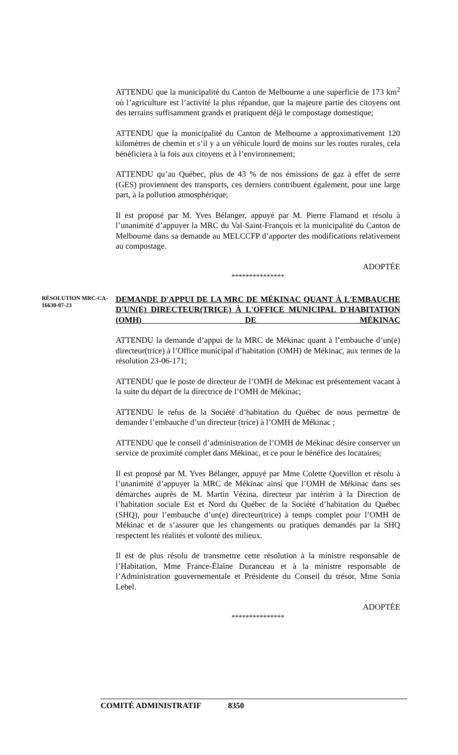ATTENDU que la municipalité du Canton de Melbourne a une superficie de 173 km<sup>2</sup> où l’agriculture est l’activité la plus répandue, que la majeure partie des citoyens ont des terrains suffisamment grands et pratiquent déjà le compostage domestique;
ATTENDU que la municipalité du Canton de Melbourne a approximativement 120 kilomètres de chemin et s’il y a un véhicule lourd de moins sur les routes rurales, cela bénéficiera à la fois aux citoyens et à l’environnement;
ATTENDU qu’au Québec, plus de 43 % de nos émissions de gaz à effet de serre (GES) proviennent des transports, ces derniers contribuent également, pour une large part, à la pollution atmosphérique;
Il est proposé par M. Yves Bélanger, appuyé par M. Pierre Flamand et résolu à l’unanimité d’appuyer la MRC du Val-Saint-François et la municipalité du Canton de Melbourne dans sa demande au MELCCFP d’apporter des modifications relativement au compostage.
ADOPTÉE
***************
RÉSOLUTION MRC-CA- 16630-07-23
DEMANDE D'APPUI DE LA MRC DE MÉKINAC QUANT À L'EMBAUCHE D'UN(E) DIRECTEUR(TRICE) À L'OFFICE MUNICIPAL D'HABITATION (OMH) DE MÉKINAC
ATTENDU la demande d’appui de la MRC de Mékinac quant à l’embauche d’un(e) directeur(trice) à l’Office municipal d’habitation (OMH) de Mékinac, aux termes de la résolution 23-06-171;
ATTENDU que le poste de directeur de l’OMH de Mékinac est présentement vacant à la suite du départ de la directrice de l’OMH de Mékinac;
ATTENDU le refus de la Société d’habitation du Québec de nous permettre de demander l’embauche d’un directeur (trice) à l’OMH de Mékinac ;
ATTENDU que le conseil d’administration de l’OMH de Mékinac désire conserver un service de proximité complet dans Mékinac, et ce pour le bénéfice des locataires;
Il est proposé par M. Yves Bélanger, appuyé par Mme Colette Quevillon et résolu à l’unanimité d’appuyer la MRC de Mékinac ainsi que l’OMH de Mékinac dans ses démarches auprès de M. Martin Vézina, directeur par intérim à la Direction de l’habitation sociale Est et Nord du Québec de la Société d’habitation du Québec (SHQ), pour l’embauche d’un(e) directeur(trice) à temps complet pour l’OMH de Mékinac et de s’assurer que les changements ou pratiques demandés par la SHQ respectent les réalités et volonté des milieux.
Il est de plus résolu de transmettre cette résolution à la ministre responsable de l’Habitation, Mme France-Élaine Duranceau et à la ministre responsable de l’Administration gouvernementale et Présidente du Conseil du trésor, Mme Sonia Lebel.
ADOPTÉE
***************
COMITÉ ADMINISTRATIF 8350